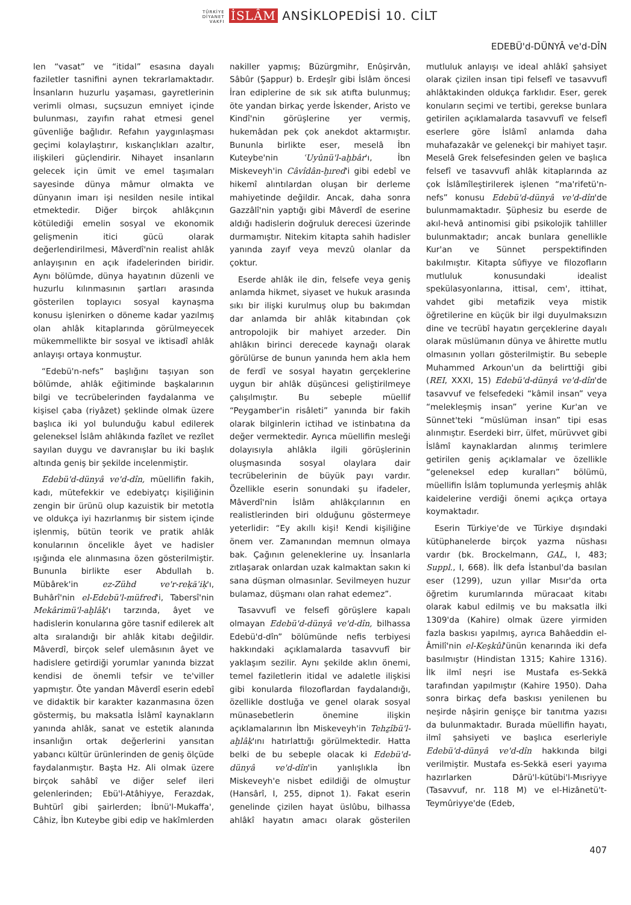TÜRKİYE
DİYANET
VAKFI İSLÂM ANSİKLOPEDİSİ 10. CİLT
EDEBÜ'd-DÜNYÂ ve'd-DÎN
len “vasat” ve “itidal” esasına dayalı faziletler tasnifini aynen tekrarlamaktadır. İnsanların huzurlu yaşaması, gayretlerinin verimli olması, suçsuzun emniyet içinde bulunması, zayıfın rahat etmesi genel güvenliğe bağlıdır. Refahın yaygınlaşması geçimi kolaylaştırır, kıskançlıkları azaltır, ilişkileri güçlendirir. Nihayet insanların gelecek için ümit ve emel taşımaları sayesinde dünya mâmur olmakta ve dünyanın imarı işi nesilden nesile intikal etmektedir. Diğer birçok ahlâkçının kötülediği emelin sosyal ve ekonomik gelişmenin itici gücü olarak değerlendirilmesi, Mâverdî'nin realist ahlâk anlayışının en açık ifadelerinden biridir. Aynı bölümde, dünya hayatının düzenli ve huzurlu kılınmasının şartları arasında gösterilen toplayıcı sosyal kaynaşma konusu işlenirken o döneme kadar yazılmış olan ahlâk kitaplarında görülmeyecek mükemmellikte bir sosyal ve iktisadî ahlâk anlayışı ortaya konmuştur.
“Edebü'n-nefs” başlığını taşıyan son bölümde, ahlâk eğitiminde başkalarının bilgi ve tecrübelerinden faydalanma ve kişisel çaba (riyâzet) şeklinde olmak üzere başlıca iki yol bulunduğu kabul edilerek geleneksel İslâm ahlâkında fazîlet ve rezîlet sayılan duygu ve davranışlar bu iki başlık altında geniş bir şekilde incelenmiştir.
Edebü'd-dünyâ ve'd-dîn, müellifin fakih, kadı, mütefekkir ve edebiyatçı kişiliğinin zengin bir ürünü olup kazuistik bir metotla ve oldukça iyi hazırlanmış bir sistem içinde işlenmiş, bütün teorik ve pratik ahlâk konularının öncelikle âyet ve hadisler ışığında ele alınmasına özen gösterilmiştir. Bununla birlikte eser Abdullah b. Mübârek'in ez-Zühd ve'r-reḳāʾiḳ'ı, Buhârî'nin el-Edebü'l-müfred'i, Tabersî'nin Mekârimü'l-aḫlâḳ'ı tarzında, âyet ve hadislerin konularına göre tasnif edilerek alt alta sıralandığı bir ahlâk kitabı değildir. Mâverdî, birçok selef ulemâsının âyet ve hadislere getirdiği yorumlar yanında bizzat kendisi de önemli tefsir ve te'viller yapmıştır. Öte yandan Mâverdî eserin edebî ve didaktik bir karakter kazanmasına özen göstermiş, bu maksatla İslâmî kaynakların yanında ahlâk, sanat ve estetik alanında insanlığın ortak değerlerini yansıtan yabancı kültür ürünlerinden de geniş ölçüde faydalanmıştır. Başta Hz. Ali olmak üzere birçok sahâbî ve diğer selef ileri gelenlerinden; Ebü'l-Atâhiyye, Ferazdak, Buhtürî gibi şairlerden; İbnü'l-Mukaffa', Câhiz, İbn Kuteybe gibi edip ve hakîmlerden nakiller yapmış; Büzürgmihr, Enûşirvân, Sâbûr (Şappur) b. Erdeşîr gibi İslâm öncesi İran ediplerine de sık sık atıfta bulunmuş; öte yandan birkaç yerde İskender, Aristo ve Kindî'nin görüşlerine yer vermiş, hukemâdan pek çok anekdot aktarmıştır. Bununla birlikte eser, meselâ İbn Kuteybe'nin ʿUyûnü'l-aḫbâr'ı, İbn Miskeveyh'in Câvîdân-ḫıred'i gibi edebî ve hikemî alıntılardan oluşan bir derleme mahiyetinde değildir. Ancak, daha sonra Gazzâlî'nin yaptığı gibi Mâverdî de eserine aldığı hadislerin doğruluk derecesi üzerinde durmamıştır. Nitekim kitapta sahih hadisler yanında zayıf veya mevzû olanlar da çoktur.
Eserde ahlâk ile din, felsefe veya geniş anlamda hikmet, siyaset ve hukuk arasında sıkı bir ilişki kurulmuş olup bu bakımdan dar anlamda bir ahlâk kitabından çok antropolojik bir mahiyet arzeder. Din ahlâkın birinci derecede kaynağı olarak görülürse de bunun yanında hem akla hem de ferdî ve sosyal hayatın gerçeklerine uygun bir ahlâk düşüncesi geliştirilmeye çalışılmıştır. Bu sebeple müellif “Peygamber'in risâleti” yanında bir fakih olarak bilginlerin ictihad ve istinbatına da değer vermektedir. Ayrıca müellifin mesleği dolayısıyla ahlâkla ilgili görüşlerinin oluşmasında sosyal olaylara dair tecrübelerinin de büyük payı vardır. Özellikle eserin sonundaki şu ifadeler, Mâverdî'nin İslâm ahlâkçılarının en realistlerinden biri olduğunu göstermeye yeterlidir: “Ey akıllı kişi! Kendi kişiliğine önem ver. Zamanından memnun olmaya bak. Çağının geleneklerine uy. İnsanlarla zıtlaşarak onlardan uzak kalmaktan sakın ki sana düşman olmasınlar. Sevilmeyen huzur bulamaz, düşmanı olan rahat edemez”.
Tasavvufî ve felsefî görüşlere kapalı olmayan Edebü'd-dünyâ ve'd-dîn, bilhassa Edebü'd-dîn” bölümünde nefis terbiyesi hakkındaki açıklamalarda tasavvufî bir yaklaşım sezilir. Aynı şekilde aklın önemi, temel faziletlerin itidal ve adaletle ilişkisi gibi konularda filozoflardan faydalandığı, özellikle dostluğa ve genel olarak sosyal münasebetlerin önemine ilişkin açıklamalarının İbn Miskeveyh'in Tehẕîbü'l-aḫlâḳ'ını hatırlattığı görülmektedir. Hatta belki de bu sebeple olacak ki Edebü'd-dünyâ ve'd-dîn'in yanlışlıkla İbn Miskeveyh'e nisbet edildiği de olmuştur (Hansârî, I, 255, dipnot 1). Fakat eserin genelinde çizilen hayat üslûbu, bilhassa ahlâkî hayatın amacı olarak gösterilen mutluluk anlayışı ve ideal ahlâkî şahsiyet olarak çizilen insan tipi felsefî ve tasavvufî ahlâktakinden oldukça farklıdır. Eser, gerek konuların seçimi ve tertibi, gerekse bunlara getirilen açıklamalarda tasavvufî ve felsefî eserlere göre İslâmî anlamda daha muhafazakâr ve gelenekçi bir mahiyet taşır. Meselâ Grek felsefesinden gelen ve başlıca felsefî ve tasavvufî ahlâk kitaplarında az çok İslâmîleştirilerek işlenen “ma'rifetü'n-nefs” konusu Edebü'd-dünyâ ve'd-dîn'de bulunmamaktadır. Şüphesiz bu eserde de akıl-hevâ antinomisi gibi psikolojik tahliller bulunmaktadır; ancak bunlara genellikle Kur'an ve Sünnet perspektifinden bakılmıştır. Kitapta sûfiyye ve filozofların mutluluk konusundaki idealist spekülasyonlarına, ittisal, cem', ittihat, vahdet gibi metafizik veya mistik öğretilerine en küçük bir ilgi duyulmaksızın dine ve tecrübî hayatın gerçeklerine dayalı olarak müslümanın dünya ve âhirette mutlu olmasının yolları gösterilmiştir. Bu sebeple Muhammed Arkoun'un da belirttiği gibi (REI, XXXI, 15) Edebü'd-dünyâ ve'd-dîn'de tasavvuf ve felsefedeki “kâmil insan” veya “melekleşmiş insan” yerine Kur'an ve Sünnet'teki “müslüman insan” tipi esas alınmıştır. Eserdeki birr, ülfet, mürüvvet gibi İslâmî kaynaklardan alınmış terimlere getirilen geniş açıklamalar ve özellikle “geleneksel edep kuralları” bölümü, müellifin İslâm toplumunda yerleşmiş ahlâk kaidelerine verdiği önemi açıkça ortaya koymaktadır.
Eserin Türkiye'de ve Türkiye dışındaki kütüphanelerde birçok yazma nüshası vardır (bk. Brockelmann, GAL, I, 483; Suppl., I, 668). İlk defa İstanbul'da basılan eser (1299), uzun yıllar Mısır'da orta öğretim kurumlarında müracaat kitabı olarak kabul edilmiş ve bu maksatla ilki 1309'da (Kahire) olmak üzere yirmiden fazla baskısı yapılmış, ayrıca Bahâeddin el-Âmilî'nin el-Keşkûl'ünün kenarında iki defa basılmıştır (Hindistan 1315; Kahire 1316). İlk ilmî neşri ise Mustafa es-Sekkā tarafından yapılmıştır (Kahire 1950). Daha sonra birkaç defa baskısı yenilenen bu neşirde nâşirin genişçe bir tanıtma yazısı da bulunmaktadır. Burada müellifin hayatı, ilmî şahsiyeti ve başlıca eserleriyle Edebü'd-dünyâ ve'd-dîn hakkında bilgi verilmiştir. Mustafa es-Sekkā eseri yayıma hazırlarken Dârü'l-kütübi'l-Mısriyye (Tasavvuf, nr. 118 M) ve el-Hizânetü't-Teymûriyye'de (Edeb,
407